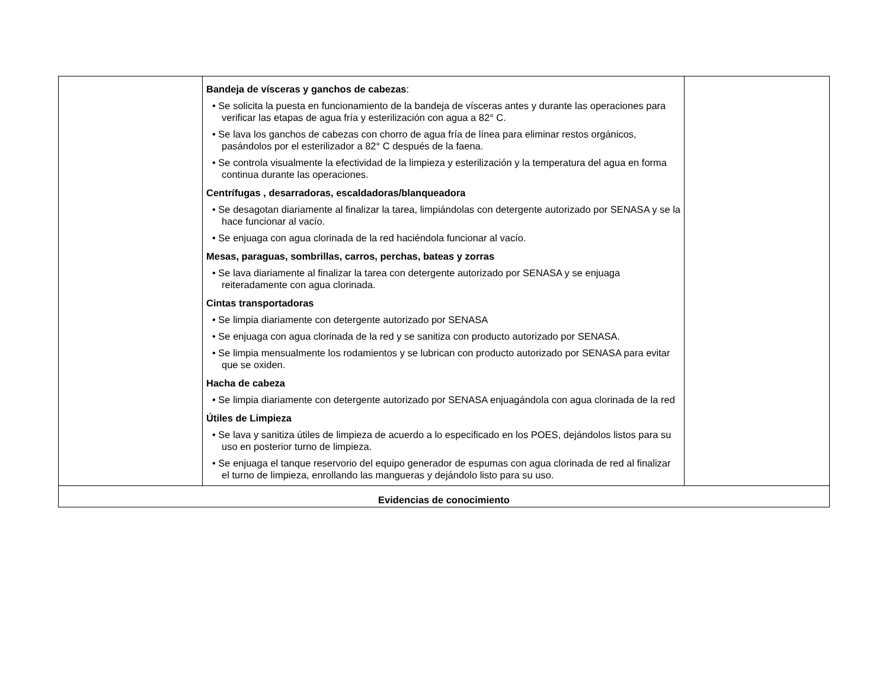| | Bandeja de vísceras y ganchos de cabezas : • Se solicita la puesta en funcionamiento de la bandeja de vísceras antes y durante las operaciones para verificar las etapas de agua fría y esterilización con agua a 82° C. • Se lava los ganchos de cabezas con chorro de agua fría de línea para eliminar restos orgánicos, pasándolos por el esterilizador a 82° C después de la faena. • Se controla visualmente la efectividad de la limpieza y esterilización y la temperatura del agua en forma continua durante las operaciones. Centrífugas , desarradoras, escaldadoras/blanqueadora • Se desagotan diariamente al finalizar la tarea, limpiándolas con detergente autorizado por SENASA y se la hace funcionar al vacío. • Se enjuaga con agua clorinada de la red haciéndola funcionar al vacío. Mesas, paraguas, sombrillas, carros, perchas, bateas y zorras • Se lava diariamente al finalizar la tarea con detergente autorizado por SENASA y se enjuaga reiteradamente con agua clorinada. Cintas transportadoras • Se limpia diariamente con detergente autorizado por SENASA • Se enjuaga con agua clorinada de la red y se sanitiza con producto autorizado por SENASA. • Se limpia mensualmente los rodamientos y se lubrican con producto autorizado por SENASA para evitar que se oxiden. Hacha de cabeza • Se limpia diariamente con detergente autorizado por SENASA enjuagándola con agua clorinada de la red Útiles de Limpieza • Se lava y sanitiza útiles de limpieza de acuerdo a lo especificado en los POES, dejándolos listos para su uso en posterior turno de limpieza. • Se enjuaga el tanque reservorio del equipo generador de espumas con agua clorinada de red al finalizar el turno de limpieza, enrollando las mangueras y dejándolo listo para su uso. | |
| Evidencias de conocimiento | | |